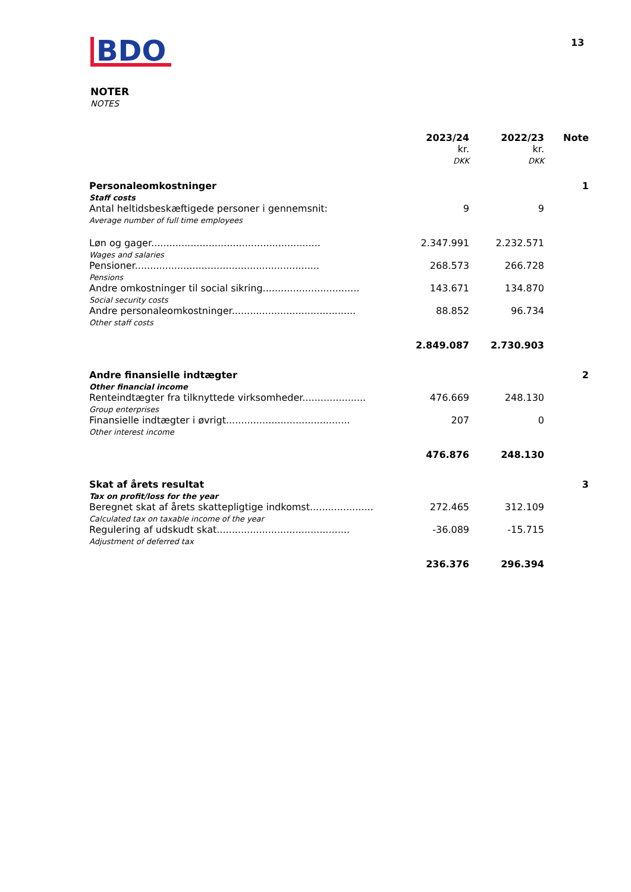BDO
13
NOTER
NOTES
| | 2023/24 kr. DKK | 2022/23 kr. DKK | Note |
| --- | --- | --- | --- |
| Personaleomkostninger Staff costs | | | 1 |
| Antal heltidsbeskæftigede personer i gennemsnit: Average number of full time employees | 9 | 9 | |
| Løn og gager........................................................ Wages and salaries | 2.347.991 | 2.232.571 | |
| Pensioner............................................................. Pensions | 268.573 | 266.728 | |
| Andre omkostninger til social sikring................................ Social security costs | 143.671 | 134.870 | |
| Andre personaleomkostninger......................................... Other staff costs | 88.852 | 96.734 | |
| | 2.849.087 | 2.730.903 | |
| Andre finansielle indtægter Other financial income | | | 2 |
| Renteindtægter fra tilknyttede virksomheder..................... Group enterprises | 476.669 | 248.130 | |
| Finansielle indtægter i øvrigt......................................... Other interest income | 207 | 0 | |
| | 476.876 | 248.130 | |
| Skat af årets resultat Tax on profit/loss for the year | | | 3 |
| Beregnet skat af årets skattepligtige indkomst..................... Calculated tax on taxable income of the year | 272.465 | 312.109 | |
| Regulering af udskudt skat............................................ Adjustment of deferred tax | -36.089 | -15.715 | |
| | 236.376 | 296.394 | |